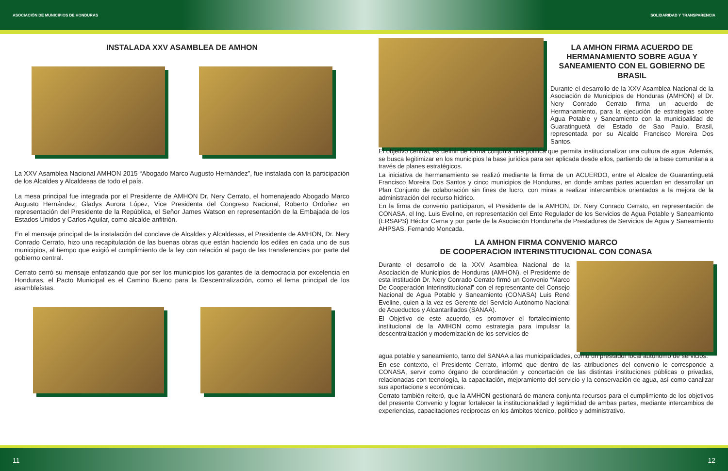ASOCIACIÓN DE MUNICIPIOS DE HONDURAS SOLIDARIDAD Y TRANSPARENCIA
INSTALADA XXV ASAMBLEA DE AMHON
La XXV Asamblea Nacional AMHON 2015 “Abogado Marco Augusto Hernández”, fue instalada con la participación de los Alcaldes y Alcaldesas de todo el país.
La mesa principal fue integrada por el Presidente de AMHON Dr. Nery Cerrato, el homenajeado Abogado Marco Augusto Hernández, Gladys Aurora López, Vice Presidenta del Congreso Nacional, Roberto Ordoñez en representación del Presidente de la República, el Señor James Watson en representación de la Embajada de los Estados Unidos y Carlos Aguilar, como alcalde anfitrión.
En el mensaje principal de la instalación del conclave de Alcaldes y Alcaldesas, el Presidente de AMHON, Dr. Nery Conrado Cerrato, hizo una recapitulación de las buenas obras que están haciendo los ediles en cada uno de sus municipios, al tiempo que exigió el cumplimiento de la ley con relación al pago de las transferencias por parte del gobierno central.
Cerrato cerró su mensaje enfatizando que por ser los municipios los garantes de la democracia por excelencia en Honduras, el Pacto Municipal es el Camino Bueno para la Descentralización, como el lema principal de los asambleístas.
LA AMHON FIRMA ACUERDO DE HERMANAMIENTO SOBRE AGUA Y SANEAMIENTO CON EL GOBIERNO DE BRASIL
Durante el desarrollo de la XXV Asamblea Nacional de la Asociación de Municipios de Honduras (AMHON) el Dr. Nery Conrado Cerrato firma un acuerdo de Hermanamiento, para la ejecución de estrategias sobre Agua Potable y Saneamiento con la municipalidad de Guaratinguetá del Estado de Sao Paulo, Brasil, representada por su Alcalde Francisco Moreira Dos Santos.
El objetivo central, es definir de forma conjunta una política que permita institucionalizar una cultura de agua. Además, se busca legitimizar en los municipios la base jurídica para ser aplicada desde ellos, partiendo de la base comunitaria a través de planes estratégicos.
La iniciativa de hermanamiento se realizó mediante la firma de un ACUERDO, entre el Alcalde de Guarantinguetá Francisco Moreira Dos Santos y cinco municipios de Honduras, en donde ambas partes acuerdan en desarrollar un Plan Conjunto de colaboración sin fines de lucro, con miras a realizar intercambios orientados a la mejora de la administración del recurso hídrico.
En la firma de convenio participaron, el Presidente de la AMHON, Dr. Nery Conrado Cerrato, en representación de CONASA, el Ing. Luis Eveline, en representación del Ente Regulador de los Servicios de Agua Potable y Saneamiento (ERSAPS) Héctor Cerna y por parte de la Asociación Hondureña de Prestadores de Servicios de Agua y Saneamiento AHPSAS, Fernando Moncada.
LA AMHON FIRMA CONVENIO MARCO
DE COOPERACION INTERINSTITUCIONAL CON CONASA
Durante el desarrollo de la XXV Asamblea Nacional de la Asociación de Municipios de Honduras (AMHON), el Presidente de esta institución Dr. Nery Conrado Cerrato firmó un Convenio “Marco De Cooperación Interinstitucional” con el representante del Consejo Nacional de Agua Potable y Saneamiento (CONASA) Luis René Eveline, quien a la vez es Gerente del Servicio Autónomo Nacional de Acueductos y Alcantarillados (SANAA).
El Objetivo de este acuerdo, es promover el fortalecimiento institucional de la AMHON como estrategia para impulsar la descentralización y modernización de los servicios de
agua potable y saneamiento, tanto del SANAA a las municipalidades, como un prestador local autónomo de servicios.
En ese contexto, el Presidente Cerrato, informó que dentro de las atribuciones del convenio le corresponde a CONASA, servir como órgano de coordinación y concertación de las distintas instituciones públicas o privadas, relacionadas con tecnología, la capacitación, mejoramiento del servicio y la conservación de agua, así como canalizar sus aportacione s económicas.
Cerrato también reiteró, que la AMHON gestionará de manera conjunta recursos para el cumplimiento de los objetivos del presente Convenio y lograr fortalecer la institucionalidad y legitimidad de ambas partes, mediante intercambios de experiencias, capacitaciones reciprocas en los ámbitos técnico, político y administrativo.
11 12